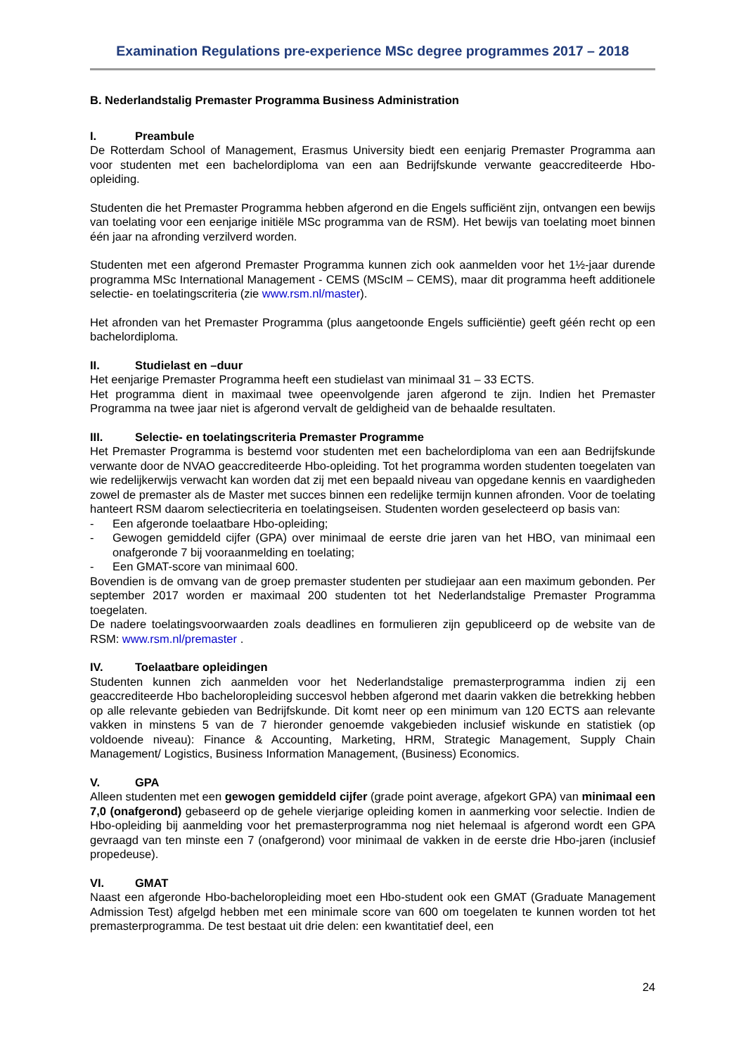Examination Regulations pre-experience MSc degree programmes 2017 – 2018
B. Nederlandstalig Premaster Programma Business Administration
I. Preambule
De Rotterdam School of Management, Erasmus University biedt een eenjarig Premaster Programma aan voor studenten met een bachelordiploma van een aan Bedrijfskunde verwante geaccrediteerde Hbo-opleiding.
Studenten die het Premaster Programma hebben afgerond en die Engels sufficiënt zijn, ontvangen een bewijs van toelating voor een eenjarige initiële MSc programma van de RSM). Het bewijs van toelating moet binnen één jaar na afronding verzilverd worden.
Studenten met een afgerond Premaster Programma kunnen zich ook aanmelden voor het 1½-jaar durende programma MSc International Management - CEMS (MScIM – CEMS), maar dit programma heeft additionele selectie- en toelatingscriteria (zie www.rsm.nl/master).
Het afronden van het Premaster Programma (plus aangetoonde Engels sufficiëntie) geeft géén recht op een bachelordiploma.
II. Studielast en –duur
Het eenjarige Premaster Programma heeft een studielast van minimaal 31 – 33 ECTS.
Het programma dient in maximaal twee opeenvolgende jaren afgerond te zijn. Indien het Premaster Programma na twee jaar niet is afgerond vervalt de geldigheid van de behaalde resultaten.
III. Selectie- en toelatingscriteria Premaster Programme
Het Premaster Programma is bestemd voor studenten met een bachelordiploma van een aan Bedrijfskunde verwante door de NVAO geaccrediteerde Hbo-opleiding. Tot het programma worden studenten toegelaten van wie redelijkerwijs verwacht kan worden dat zij met een bepaald niveau van opgedane kennis en vaardigheden zowel de premaster als de Master met succes binnen een redelijke termijn kunnen afronden. Voor de toelating hanteert RSM daarom selectiecriteria en toelatingseisen. Studenten worden geselecteerd op basis van:
- Een afgeronde toelaatbare Hbo-opleiding;
- Gewogen gemiddeld cijfer (GPA) over minimaal de eerste drie jaren van het HBO, van minimaal een onafgeronde 7 bij vooraanmelding en toelating;
- Een GMAT-score van minimaal 600.
Bovendien is de omvang van de groep premaster studenten per studiejaar aan een maximum gebonden. Per september 2017 worden er maximaal 200 studenten tot het Nederlandstalige Premaster Programma toegelaten.
De nadere toelatingsvoorwaarden zoals deadlines en formulieren zijn gepubliceerd op de website van de RSM: www.rsm.nl/premaster .
IV. Toelaatbare opleidingen
Studenten kunnen zich aanmelden voor het Nederlandstalige premasterprogramma indien zij een geaccrediteerde Hbo bacheloropleiding succesvol hebben afgerond met daarin vakken die betrekking hebben op alle relevante gebieden van Bedrijfskunde. Dit komt neer op een minimum van 120 ECTS aan relevante vakken in minstens 5 van de 7 hieronder genoemde vakgebieden inclusief wiskunde en statistiek (op voldoende niveau): Finance & Accounting, Marketing, HRM, Strategic Management, Supply Chain Management/ Logistics, Business Information Management, (Business) Economics.
V. GPA
Alleen studenten met een gewogen gemiddeld cijfer (grade point average, afgekort GPA) van minimaal een 7,0 (onafgerond) gebaseerd op de gehele vierjarige opleiding komen in aanmerking voor selectie. Indien de Hbo-opleiding bij aanmelding voor het premasterprogramma nog niet helemaal is afgerond wordt een GPA gevraagd van ten minste een 7 (onafgerond) voor minimaal de vakken in de eerste drie Hbo-jaren (inclusief propedeuse).
VI. GMAT
Naast een afgeronde Hbo-bacheloropleiding moet een Hbo-student ook een GMAT (Graduate Management Admission Test) afgelgd hebben met een minimale score van 600 om toegelaten te kunnen worden tot het premasterprogramma. De test bestaat uit drie delen: een kwantitatief deel, een
24